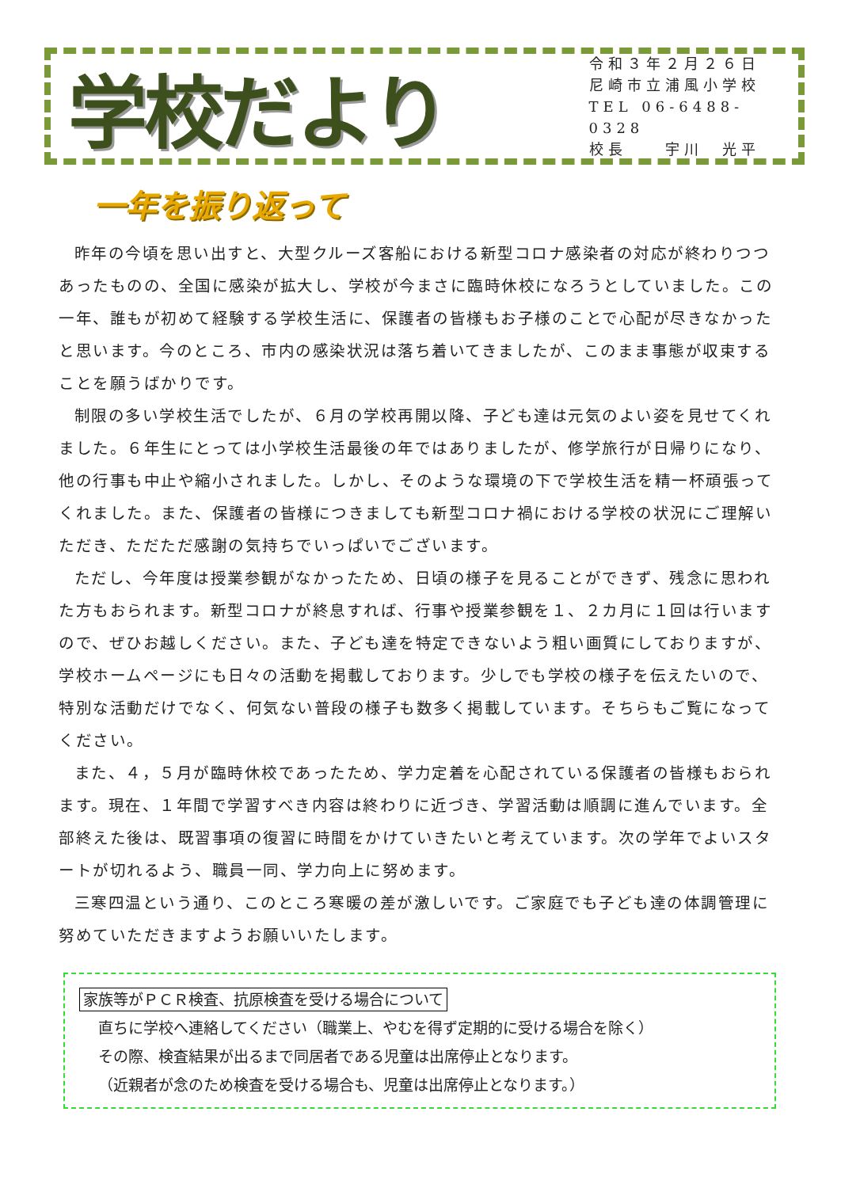学校だより
令和３年２月２６日
尼崎市立浦風小学校
TEL 06-6488-0328
校長　　宇川　光平
一年を振り返って
昨年の今頃を思い出すと、大型クルーズ客船における新型コロナ感染者の対応が終わりつつあったものの、全国に感染が拡大し、学校が今まさに臨時休校になろうとしていました。この一年、誰もが初めて経験する学校生活に、保護者の皆様もお子様のことで心配が尽きなかったと思います。今のところ、市内の感染状況は落ち着いてきましたが、このまま事態が収束することを願うばかりです。
制限の多い学校生活でしたが、６月の学校再開以降、子ども達は元気のよい姿を見せてくれました。６年生にとっては小学校生活最後の年ではありましたが、修学旅行が日帰りになり、他の行事も中止や縮小されました。しかし、そのような環境の下で学校生活を精一杯頑張ってくれました。また、保護者の皆様につきましても新型コロナ禍における学校の状況にご理解いただき、ただただ感謝の気持ちでいっぱいでございます。
ただし、今年度は授業参観がなかったため、日頃の様子を見ることができず、残念に思われた方もおられます。新型コロナが終息すれば、行事や授業参観を１、２カ月に１回は行いますので、ぜひお越しください。また、子ども達を特定できないよう粗い画質にしておりますが、学校ホームページにも日々の活動を掲載しております。少しでも学校の様子を伝えたいので、特別な活動だけでなく、何気ない普段の様子も数多く掲載しています。そちらもご覧になってください。
また、４，５月が臨時休校であったため、学力定着を心配されている保護者の皆様もおられます。現在、１年間で学習すべき内容は終わりに近づき、学習活動は順調に進んでいます。全部終えた後は、既習事項の復習に時間をかけていきたいと考えています。次の学年でよいスタートが切れるよう、職員一同、学力向上に努めます。
三寒四温という通り、このところ寒暖の差が激しいです。ご家庭でも子ども達の体調管理に努めていただきますようお願いいたします。
家族等がＰＣＲ検査、抗原検査を受ける場合について
直ちに学校へ連絡してください（職業上、やむを得ず定期的に受ける場合を除く）
その際、検査結果が出るまで同居者である児童は出席停止となります。
（近親者が念のため検査を受ける場合も、児童は出席停止となります。）